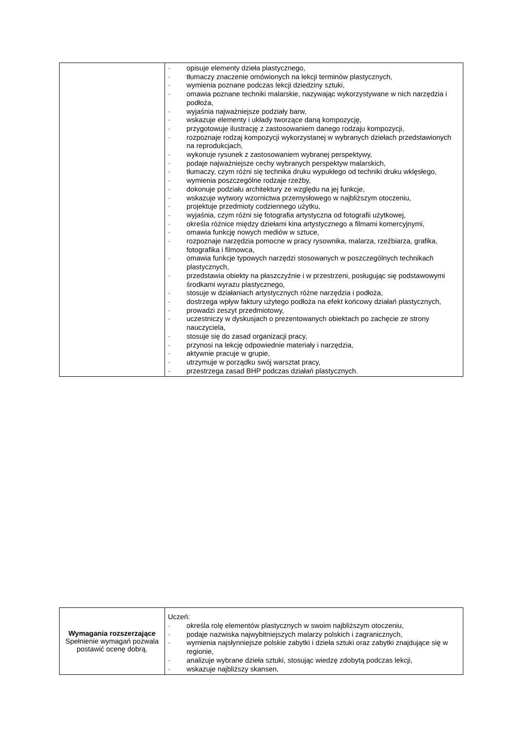| | · opisuje elementy dzieła plastycznego, · tłumaczy znaczenie omówionych na lekcji terminów plastycznych, · wymienia poznane podczas lekcji dziedziny sztuki, · omawia poznane techniki malarskie, nazywając wykorzystywane w nich narzędzia i podłoża, · wyjaśnia najważniejsze podziały barw, · wskazuje elementy i układy tworzące daną kompozycję, · przygotowuje ilustrację z zastosowaniem danego rodzaju kompozycji, · rozpoznaje rodzaj kompozycji wykorzystanej w wybranych dziełach przedstawionych na reprodukcjach, · wykonuje rysunek z zastosowaniem wybranej perspektywy, · podaje najważniejsze cechy wybranych perspektyw malarskich, · tłumaczy, czym różni się technika druku wypukłego od techniki druku wklęsłego, · wymienia poszczególne rodzaje rzeźby, · dokonuje podziału architektury ze względu na jej funkcje, · wskazuje wytwory wzornictwa przemysłowego w najbliższym otoczeniu, · projektuje przedmioty codziennego użytku, · wyjaśnia, czym różni się fotografia artystyczna od fotografii użytkowej, · określa różnice między dziełami kina artystycznego a filmami komercyjnymi, · omawia funkcję nowych mediów w sztuce, · rozpoznaje narzędzia pomocne w pracy rysownika, malarza, rzeźbiarza, grafika, fotografika i filmowca, · omawia funkcje typowych narzędzi stosowanych w poszczególnych technikach plastycznych, · przedstawia obiekty na płaszczyźnie i w przestrzeni, posługując się podstawowymi środkami wyrazu plastycznego, · stosuje w działaniach artystycznych różne narzędzia i podłoża, · dostrzega wpływ faktury użytego podłoża na efekt końcowy działań plastycznych, · prowadzi zeszyt przedmiotowy, · uczestniczy w dyskusjach o prezentowanych obiektach po zachęcie ze strony nauczyciela, · stosuje się do zasad organizacji pracy, · przynosi na lekcję odpowiednie materiały i narzędzia, · aktywnie pracuje w grupie, · utrzymuje w porządku swój warsztat pracy, · przestrzega zasad BHP podczas działań plastycznych. |
| Wymagania rozszerzające Spełnienie wymagań pozwala postawić ocenę dobrą. | Uczeń: · określa rolę elementów plastycznych w swoim najbliższym otoczeniu, · podaje nazwiska najwybitniejszych malarzy polskich i zagranicznych, · wymienia najsłynniejsze polskie zabytki i dzieła sztuki oraz zabytki znajdujące się w regionie, · analizuje wybrane dzieła sztuki, stosując wiedzę zdobytą podczas lekcji, · wskazuje najbliższy skansen, |